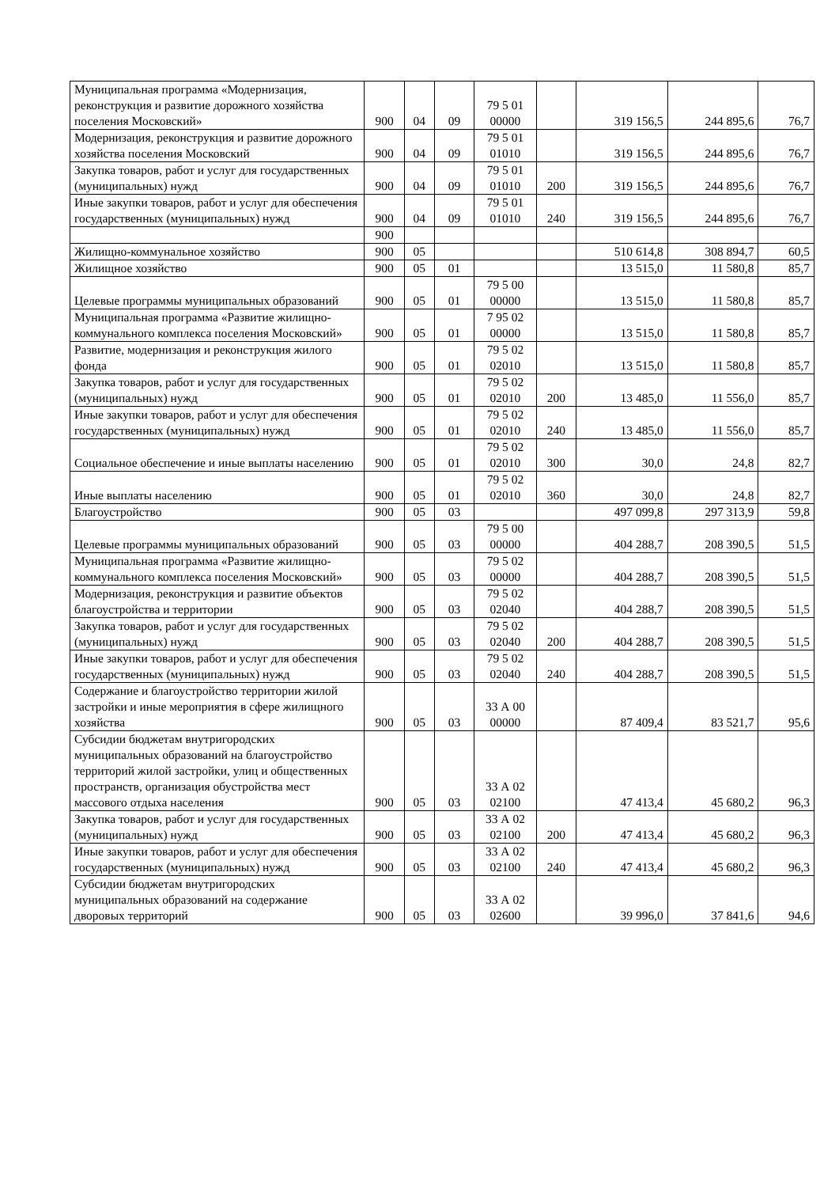| Муниципальная программа «Модернизация, реконструкция и развитие дорожного хозяйства поселения Московский» | 900 | 04 | 09 | 79 5 01 00000 | | 319 156,5 | 244 895,6 | 76,7 |
| Модернизация, реконструкция и развитие дорожного хозяйства поселения Московский | 900 | 04 | 09 | 79 5 01 01010 | | 319 156,5 | 244 895,6 | 76,7 |
| Закупка товаров, работ и услуг для государственных (муниципальных) нужд | 900 | 04 | 09 | 79 5 01 01010 | 200 | 319 156,5 | 244 895,6 | 76,7 |
| Иные закупки товаров, работ и услуг для обеспечения государственных (муниципальных) нужд | 900 | 04 | 09 | 79 5 01 01010 | 240 | 319 156,5 | 244 895,6 | 76,7 |
| | 900 | | | | | | | |
| Жилищно-коммунальное хозяйство | 900 | 05 | | | | 510 614,8 | 308 894,7 | 60,5 |
| Жилищное хозяйство | 900 | 05 | 01 | | | 13 515,0 | 11 580,8 | 85,7 |
| Целевые программы муниципальных образований | 900 | 05 | 01 | 79 5 00 00000 | | 13 515,0 | 11 580,8 | 85,7 |
| Муниципальная программа «Развитие жилищно-коммунального комплекса поселения Московский» | 900 | 05 | 01 | 7 95 02 00000 | | 13 515,0 | 11 580,8 | 85,7 |
| Развитие, модернизация и реконструкция жилого фонда | 900 | 05 | 01 | 79 5 02 02010 | | 13 515,0 | 11 580,8 | 85,7 |
| Закупка товаров, работ и услуг для государственных (муниципальных) нужд | 900 | 05 | 01 | 79 5 02 02010 | 200 | 13 485,0 | 11 556,0 | 85,7 |
| Иные закупки товаров, работ и услуг для обеспечения государственных (муниципальных) нужд | 900 | 05 | 01 | 79 5 02 02010 | 240 | 13 485,0 | 11 556,0 | 85,7 |
| Социальное обеспечение и иные выплаты населению | 900 | 05 | 01 | 79 5 02 02010 | 300 | 30,0 | 24,8 | 82,7 |
| Иные выплаты населению | 900 | 05 | 01 | 79 5 02 02010 | 360 | 30,0 | 24,8 | 82,7 |
| Благоустройство | 900 | 05 | 03 | | | 497 099,8 | 297 313,9 | 59,8 |
| Целевые программы муниципальных образований | 900 | 05 | 03 | 79 5 00 00000 | | 404 288,7 | 208 390,5 | 51,5 |
| Муниципальная программа «Развитие жилищно-коммунального комплекса поселения Московский» | 900 | 05 | 03 | 79 5 02 00000 | | 404 288,7 | 208 390,5 | 51,5 |
| Модернизация, реконструкция и развитие объектов благоустройства и территории | 900 | 05 | 03 | 79 5 02 02040 | | 404 288,7 | 208 390,5 | 51,5 |
| Закупка товаров, работ и услуг для государственных (муниципальных) нужд | 900 | 05 | 03 | 79 5 02 02040 | 200 | 404 288,7 | 208 390,5 | 51,5 |
| Иные закупки товаров, работ и услуг для обеспечения государственных (муниципальных) нужд | 900 | 05 | 03 | 79 5 02 02040 | 240 | 404 288,7 | 208 390,5 | 51,5 |
| Содержание и благоустройство территории жилой застройки и иные мероприятия в сфере жилищного хозяйства | 900 | 05 | 03 | 33 А 00 00000 | | 87 409,4 | 83 521,7 | 95,6 |
| Субсидии бюджетам внутригородских муниципальных образований на благоустройство территорий жилой застройки, улиц и общественных пространств, организация обустройства мест массового отдыха населения | 900 | 05 | 03 | 33 А 02 02100 | | 47 413,4 | 45 680,2 | 96,3 |
| Закупка товаров, работ и услуг для государственных (муниципальных) нужд | 900 | 05 | 03 | 33 А 02 02100 | 200 | 47 413,4 | 45 680,2 | 96,3 |
| Иные закупки товаров, работ и услуг для обеспечения государственных (муниципальных) нужд | 900 | 05 | 03 | 33 А 02 02100 | 240 | 47 413,4 | 45 680,2 | 96,3 |
| Субсидии бюджетам внутригородских муниципальных образований на содержание дворовых территорий | 900 | 05 | 03 | 33 А 02 02600 | | 39 996,0 | 37 841,6 | 94,6 |